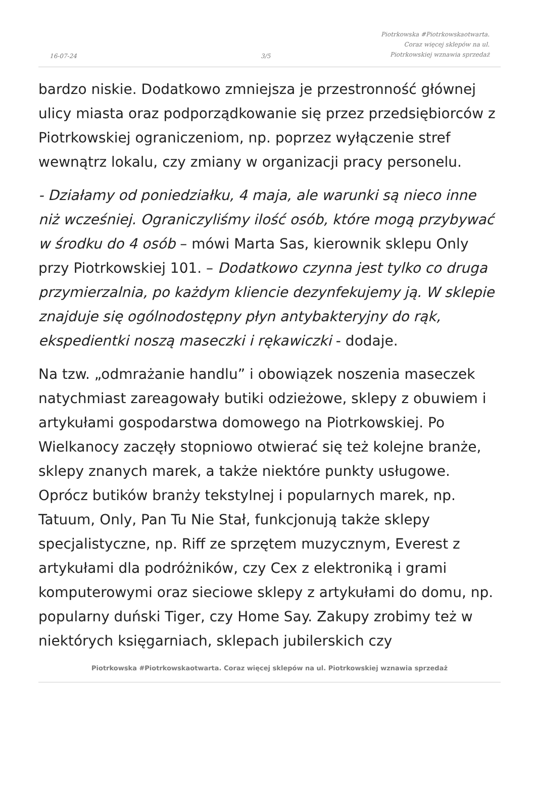16-07-24 3/5
Piotrkowska #Piotrkowskaotwarta.
Coraz więcej sklepów na ul.
Piotrkowskiej wznawia sprzedaż
bardzo niskie. Dodatkowo zmniejsza je przestronność głównej ulicy miasta oraz podporządkowanie się przez przedsiębiorców z Piotrkowskiej ograniczeniom, np. poprzez wyłączenie stref wewnątrz lokalu, czy zmiany w organizacji pracy personelu.
- Działamy od poniedziałku, 4 maja, ale warunki są nieco inne niż wcześniej. Ograniczyliśmy ilość osób, które mogą przybywać w środku do 4 osób – mówi Marta Sas, kierownik sklepu Only przy Piotrkowskiej 101. – Dodatkowo czynna jest tylko co druga przymierzalnia, po każdym kliencie dezynfekujemy ją. W sklepie znajduje się ogólnodostępny płyn antybakteryjny do rąk, ekspedientki noszą maseczki i rękawiczki - dodaje.
Na tzw. „odmrażanie handlu” i obowiązek noszenia maseczek natychmiast zareagowały butiki odzieżowe, sklepy z obuwiem i artykułami gospodarstwa domowego na Piotrkowskiej. Po Wielkanocy zaczęły stopniowo otwierać się też kolejne branże, sklepy znanych marek, a także niektóre punkty usługowe. Oprócz butików branży tekstylnej i popularnych marek, np. Tatuum, Only, Pan Tu Nie Stał, funkcjonują także sklepy specjalistyczne, np. Riff ze sprzętem muzycznym, Everest z artykułami dla podróżników, czy Cex z elektroniką i grami komputerowymi oraz sieciowe sklepy z artykułami do domu, np. popularny duński Tiger, czy Home Say. Zakupy zrobimy też w niektórych księgarniach, sklepach jubilerskich czy
Piotrkowska #Piotrkowskaotwarta. Coraz więcej sklepów na ul. Piotrkowskiej wznawia sprzedaż